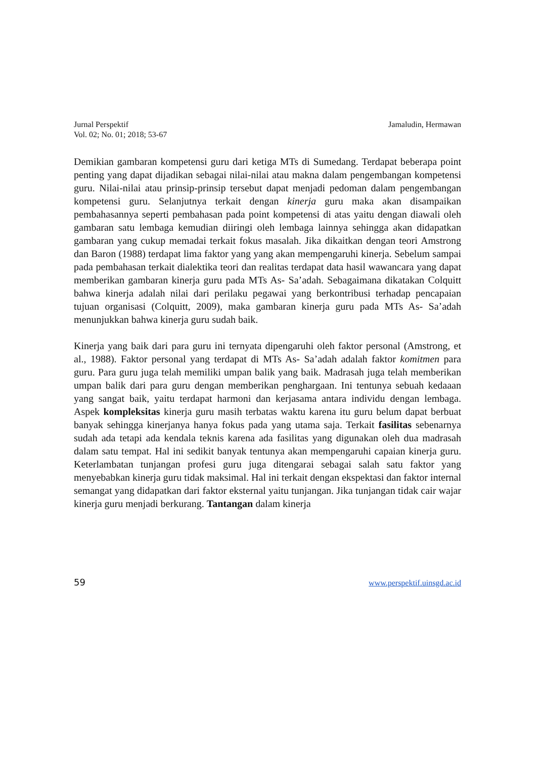Jurnal Perspektif
Vol. 02; No. 01; 2018; 53-67
Jamaludin, Hermawan
Demikian gambaran kompetensi guru dari ketiga MTs di Sumedang. Terdapat beberapa point penting yang dapat dijadikan sebagai nilai-nilai atau makna dalam pengembangan kompetensi guru. Nilai-nilai atau prinsip-prinsip tersebut dapat menjadi pedoman dalam pengembangan kompetensi guru. Selanjutnya terkait dengan kinerja guru maka akan disampaikan pembahasannya seperti pembahasan pada point kompetensi di atas yaitu dengan diawali oleh gambaran satu lembaga kemudian diiringi oleh lembaga lainnya sehingga akan didapatkan gambaran yang cukup memadai terkait fokus masalah. Jika dikaitkan dengan teori Amstrong dan Baron (1988) terdapat lima faktor yang yang akan mempengaruhi kinerja. Sebelum sampai pada pembahasan terkait dialektika teori dan realitas terdapat data hasil wawancara yang dapat memberikan gambaran kinerja guru pada MTs As- Sa’adah. Sebagaimana dikatakan Colquitt bahwa kinerja adalah nilai dari perilaku pegawai yang berkontribusi terhadap pencapaian tujuan organisasi (Colquitt, 2009), maka gambaran kinerja guru pada MTs As- Sa’adah menunjukkan bahwa kinerja guru sudah baik.
Kinerja yang baik dari para guru ini ternyata dipengaruhi oleh faktor personal (Amstrong, et al., 1988). Faktor personal yang terdapat di MTs As- Sa’adah adalah faktor komitmen para guru. Para guru juga telah memiliki umpan balik yang baik. Madrasah juga telah memberikan umpan balik dari para guru dengan memberikan penghargaan. Ini tentunya sebuah kedaaan yang sangat baik, yaitu terdapat harmoni dan kerjasama antara individu dengan lembaga. Aspek kompleksitas kinerja guru masih terbatas waktu karena itu guru belum dapat berbuat banyak sehingga kinerjanya hanya fokus pada yang utama saja. Terkait fasilitas sebenarnya sudah ada tetapi ada kendala teknis karena ada fasilitas yang digunakan oleh dua madrasah dalam satu tempat. Hal ini sedikit banyak tentunya akan mempengaruhi capaian kinerja guru. Keterlambatan tunjangan profesi guru juga ditengarai sebagai salah satu faktor yang menyebabkan kinerja guru tidak maksimal. Hal ini terkait dengan ekspektasi dan faktor internal semangat yang didapatkan dari faktor eksternal yaitu tunjangan. Jika tunjangan tidak cair wajar kinerja guru menjadi berkurang. Tantangan dalam kinerja
59 www.perspektif.uinsgd.ac.id